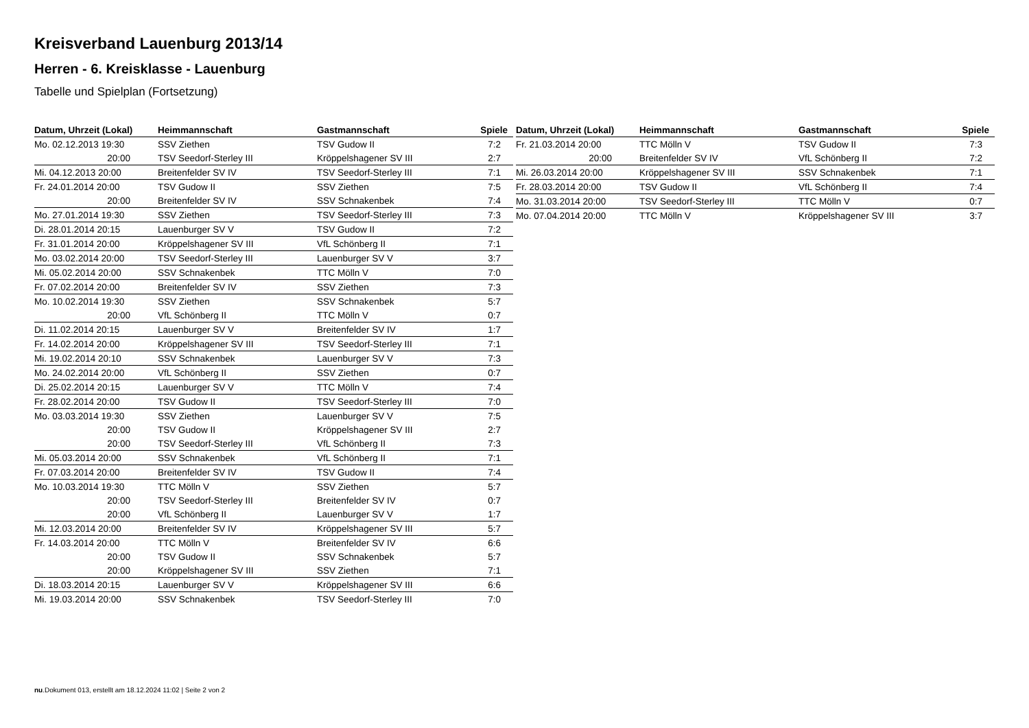Kreisverband Lauenburg 2013/14
Herren - 6. Kreisklasse - Lauenburg
Tabelle und Spielplan (Fortsetzung)
| Datum, Uhrzeit (Lokal) | Heimmannschaft | Gastmannschaft | Spiele |
| --- | --- | --- | --- |
| Mo. 02.12.2013 19:30 | SSV Ziethen | TSV Gudow II | 7:2 |
| 20:00 | TSV Seedorf-Sterley III | Kröppelshagener SV III | 2:7 |
| Mi. 04.12.2013 20:00 | Breitenfelder SV IV | TSV Seedorf-Sterley III | 7:1 |
| Fr. 24.01.2014 20:00 | TSV Gudow II | SSV Ziethen | 7:5 |
| 20:00 | Breitenfelder SV IV | SSV Schnakenbek | 7:4 |
| Mo. 27.01.2014 19:30 | SSV Ziethen | TSV Seedorf-Sterley III | 7:3 |
| Di. 28.01.2014 20:15 | Lauenburger SV V | TSV Gudow II | 7:2 |
| Fr. 31.01.2014 20:00 | Kröppelshagener SV III | VfL Schönberg II | 7:1 |
| Mo. 03.02.2014 20:00 | TSV Seedorf-Sterley III | Lauenburger SV V | 3:7 |
| Mi. 05.02.2014 20:00 | SSV Schnakenbek | TTC Mölln V | 7:0 |
| Fr. 07.02.2014 20:00 | Breitenfelder SV IV | SSV Ziethen | 7:3 |
| Mo. 10.02.2014 19:30 | SSV Ziethen | SSV Schnakenbek | 5:7 |
| 20:00 | VfL Schönberg II | TTC Mölln V | 0:7 |
| Di. 11.02.2014 20:15 | Lauenburger SV V | Breitenfelder SV IV | 1:7 |
| Fr. 14.02.2014 20:00 | Kröppelshagener SV III | TSV Seedorf-Sterley III | 7:1 |
| Mi. 19.02.2014 20:10 | SSV Schnakenbek | Lauenburger SV V | 7:3 |
| Mo. 24.02.2014 20:00 | VfL Schönberg II | SSV Ziethen | 0:7 |
| Di. 25.02.2014 20:15 | Lauenburger SV V | TTC Mölln V | 7:4 |
| Fr. 28.02.2014 20:00 | TSV Gudow II | TSV Seedorf-Sterley III | 7:0 |
| Mo. 03.03.2014 19:30 | SSV Ziethen | Lauenburger SV V | 7:5 |
| 20:00 | TSV Gudow II | Kröppelshagener SV III | 2:7 |
| 20:00 | TSV Seedorf-Sterley III | VfL Schönberg II | 7:3 |
| Mi. 05.03.2014 20:00 | SSV Schnakenbek | VfL Schönberg II | 7:1 |
| Fr. 07.03.2014 20:00 | Breitenfelder SV IV | TSV Gudow II | 7:4 |
| Mo. 10.03.2014 19:30 | TTC Mölln V | SSV Ziethen | 5:7 |
| 20:00 | TSV Seedorf-Sterley III | Breitenfelder SV IV | 0:7 |
| 20:00 | VfL Schönberg II | Lauenburger SV V | 1:7 |
| Mi. 12.03.2014 20:00 | Breitenfelder SV IV | Kröppelshagener SV III | 5:7 |
| Fr. 14.03.2014 20:00 | TTC Mölln V | Breitenfelder SV IV | 6:6 |
| 20:00 | TSV Gudow II | SSV Schnakenbek | 5:7 |
| 20:00 | Kröppelshagener SV III | SSV Ziethen | 7:1 |
| Di. 18.03.2014 20:15 | Lauenburger SV V | Kröppelshagener SV III | 6:6 |
| Mi. 19.03.2014 20:00 | SSV Schnakenbek | TSV Seedorf-Sterley III | 7:0 |
| Datum, Uhrzeit (Lokal) | Heimmannschaft | Gastmannschaft | Spiele |
| --- | --- | --- | --- |
| Fr. 21.03.2014 20:00 | TTC Mölln V | TSV Gudow II | 7:3 |
| 20:00 | Breitenfelder SV IV | VfL Schönberg II | 7:2 |
| Mi. 26.03.2014 20:00 | Kröppelshagener SV III | SSV Schnakenbek | 7:1 |
| Fr. 28.03.2014 20:00 | TSV Gudow II | VfL Schönberg II | 7:4 |
| Mo. 31.03.2014 20:00 | TSV Seedorf-Sterley III | TTC Mölln V | 0:7 |
| Mo. 07.04.2014 20:00 | TTC Mölln V | Kröppelshagener SV III | 3:7 |
nu.Dokument 013, erstellt am 18.12.2024 11:02 | Seite 2 von 2